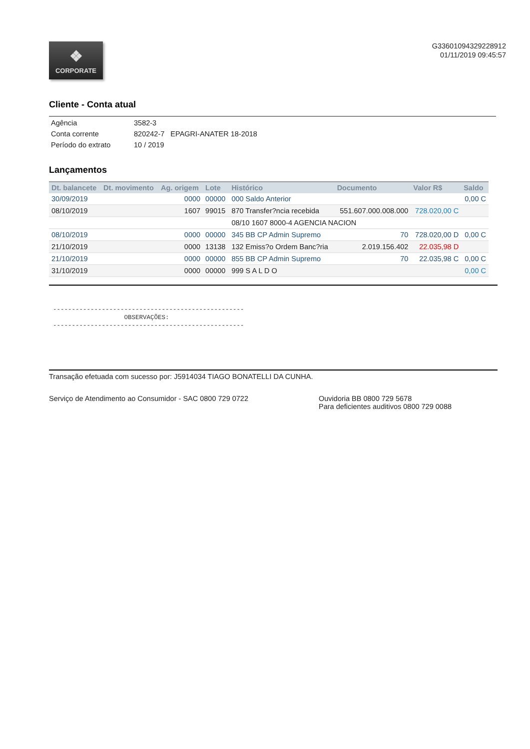❖
CORPORATE
G33601094329228912
01/11/2019 09:45:57
Cliente - Conta atual
| Agência | 3582-3 |
| Conta corrente | 820242-7 EPAGRI-ANATER 18-2018 |
| Período do extrato | 10 / 2019 |
Lançamentos
| Dt. balancete | Dt. movimento | Ag. origem | Lote | Histórico | Documento | Valor R$ | Saldo |
| --- | --- | --- | --- | --- | --- | --- | --- |
| 30/09/2019 | | 0000 | 00000 | 000 Saldo Anterior | | | 0,00 C |
| 08/10/2019 | | 1607 | 99015 | 870 Transfer?ncia recebida | 551.607.000.008.000 | 728.020,00 C | |
| | | | | 08/10 1607 8000-4 AGENCIA NACION | | | |
| 08/10/2019 | | 0000 | 00000 | 345 BB CP Admin Supremo | 70 | 728.020,00 D | 0,00 C |
| 21/10/2019 | | 0000 | 13138 | 132 Emiss?o Ordem Banc?ria | 2.019.156.402 | 22.035,98 D | |
| 21/10/2019 | | 0000 | 00000 | 855 BB CP Admin Supremo | 70 | 22.035,98 C | 0,00 C |
| 31/10/2019 | | 0000 | 00000 | 999 S A L D O | | | 0,00 C |
--------------------------------------------------- OBSERVAÇÕES: ---------------------------------------------------
Transação efetuada com sucesso por: J5914034 TIAGO BONATELLI DA CUNHA.
Serviço de Atendimento ao Consumidor - SAC 0800 729 0722 Ouvidoria BB 0800 729 5678
Para deficientes auditivos 0800 729 0088